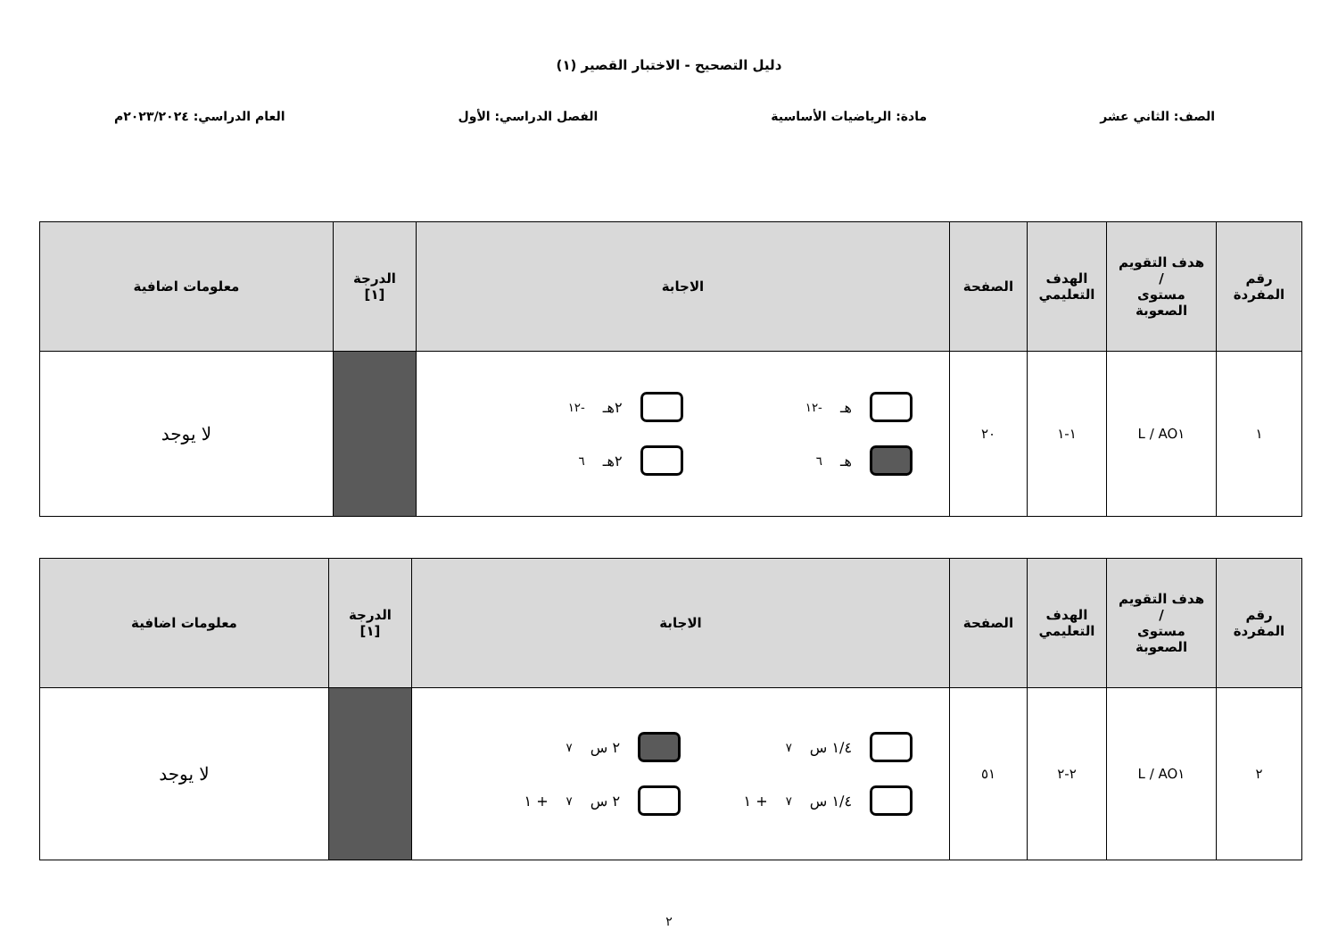دليل التصحيح - الاختبار القصير (١)
الصف: الثاني عشر مادة: الرياضيات الأساسية الفصل الدراسي: الأول العام الدراسي: ٢٠٢٣/٢٠٢٤م
| رقم المفردة | هدف التقويم / مستوى الصعوبة | الهدف التعليمي | الصفحة | الاجابة | الدرجة [١] | معلومات اضافية |
| --- | --- | --- | --- | --- | --- | --- |
| ١ | AO١ / L | ١-١ | ٢٠ | هـ<sup>-١٢</sup> ٢هـ<sup>-١٢</sup> هـ<sup>٦</sup> ٢هـ<sup>٦</sup> | | لا يوجد |
| رقم المفردة | هدف التقويم / مستوى الصعوبة | الهدف التعليمي | الصفحة | الاجابة | الدرجة [١] | معلومات اضافية |
| --- | --- | --- | --- | --- | --- | --- |
| ٢ | AO١ / L | ٢-٢ | ٥١ | ١/٤ س<sup>٧</sup> ٢ س<sup>٧</sup> ١/٤ س<sup>٧</sup> + ١ ٢ س<sup>٧</sup> + ١ | | لا يوجد |
٢